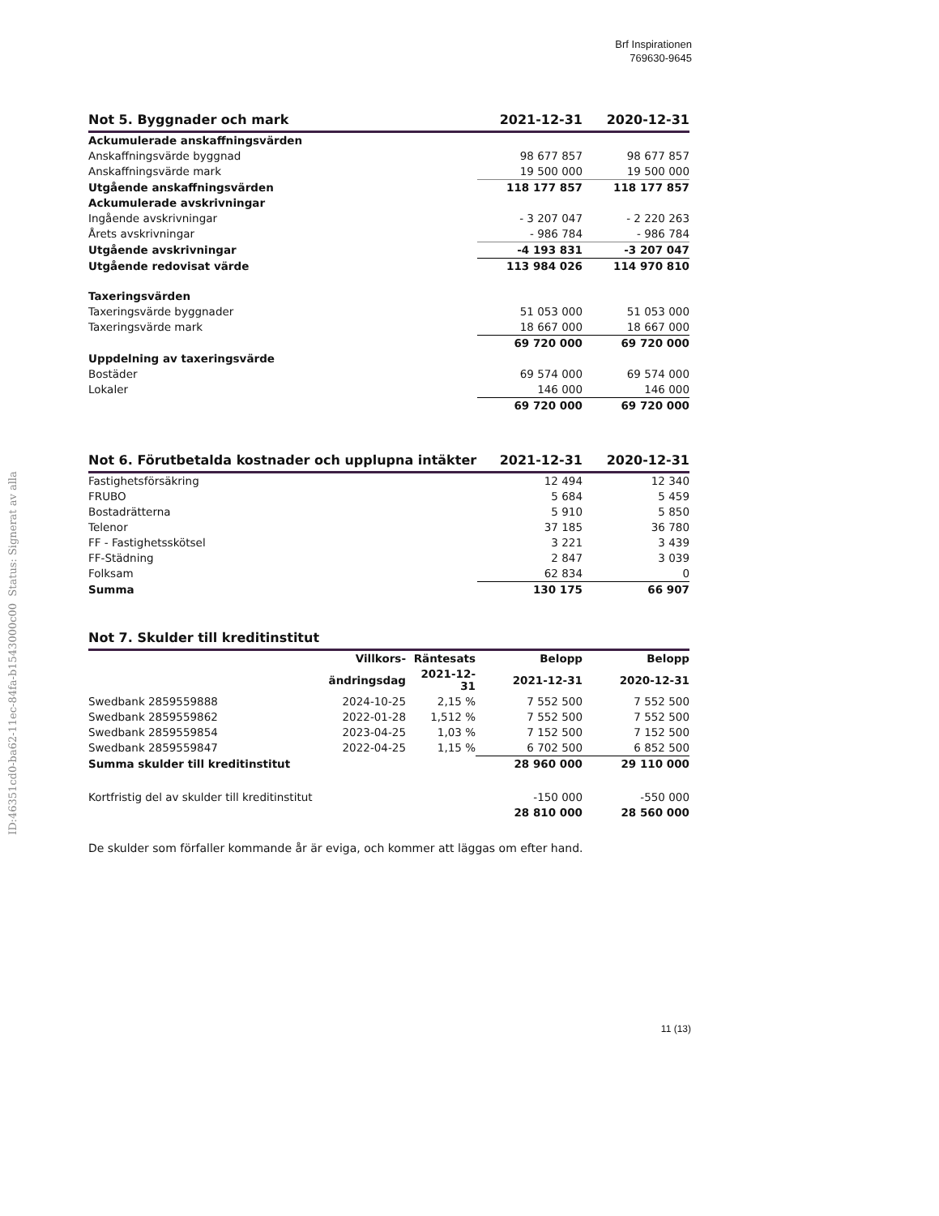Brf Inspirationen
769630-9645
ID:46351cd0-ba62-11ec-84fa-b1543000c00 Status: Signerat av alla
| Not 5. Byggnader och mark | 2021-12-31 | 2020-12-31 |
| --- | --- | --- |
| Ackumulerade anskaffningsvärden | | |
| Anskaffningsvärde byggnad | 98 677 857 | 98 677 857 |
| Anskaffningsvärde mark | 19 500 000 | 19 500 000 |
| Utgående anskaffningsvärden | 118 177 857 | 118 177 857 |
| Ackumulerade avskrivningar | | |
| Ingående avskrivningar | - 3 207 047 | - 2 220 263 |
| Årets avskrivningar | - 986 784 | - 986 784 |
| Utgående avskrivningar | -4 193 831 | -3 207 047 |
| Utgående redovisat värde | 113 984 026 | 114 970 810 |
| Taxeringsvärden | | |
| Taxeringsvärde byggnader | 51 053 000 | 51 053 000 |
| Taxeringsvärde mark | 18 667 000 | 18 667 000 |
| | 69 720 000 | 69 720 000 |
| Uppdelning av taxeringsvärde | | |
| Bostäder | 69 574 000 | 69 574 000 |
| Lokaler | 146 000 | 146 000 |
| | 69 720 000 | 69 720 000 |
| Not 6. Förutbetalda kostnader och upplupna intäkter | 2021-12-31 | 2020-12-31 |
| --- | --- | --- |
| Fastighetsförsäkring | 12 494 | 12 340 |
| FRUBO | 5 684 | 5 459 |
| Bostadrätterna | 5 910 | 5 850 |
| Telenor | 37 185 | 36 780 |
| FF - Fastighetsskötsel | 3 221 | 3 439 |
| FF-Städning | 2 847 | 3 039 |
| Folksam | 62 834 | 0 |
| Summa | 130 175 | 66 907 |
| Not 7. Skulder till kreditinstitut | | | | |
| --- | --- | --- | --- | --- |
| | Villkors- | Räntesats | Belopp | Belopp |
| | ändringsdag | 2021-12-31 | 2021-12-31 | 2020-12-31 |
| Swedbank 2859559888 | 2024-10-25 | 2,15 % | 7 552 500 | 7 552 500 |
| Swedbank 2859559862 | 2022-01-28 | 1,512 % | 7 552 500 | 7 552 500 |
| Swedbank 2859559854 | 2023-04-25 | 1,03 % | 7 152 500 | 7 152 500 |
| Swedbank 2859559847 | 2022-04-25 | 1,15 % | 6 702 500 | 6 852 500 |
| Summa skulder till kreditinstitut | | | 28 960 000 | 29 110 000 |
| Kortfristig del av skulder till kreditinstitut | | | -150 000 | -550 000 |
| | | | 28 810 000 | 28 560 000 |
De skulder som förfaller kommande år är eviga, och kommer att läggas om efter hand.
11 (13)